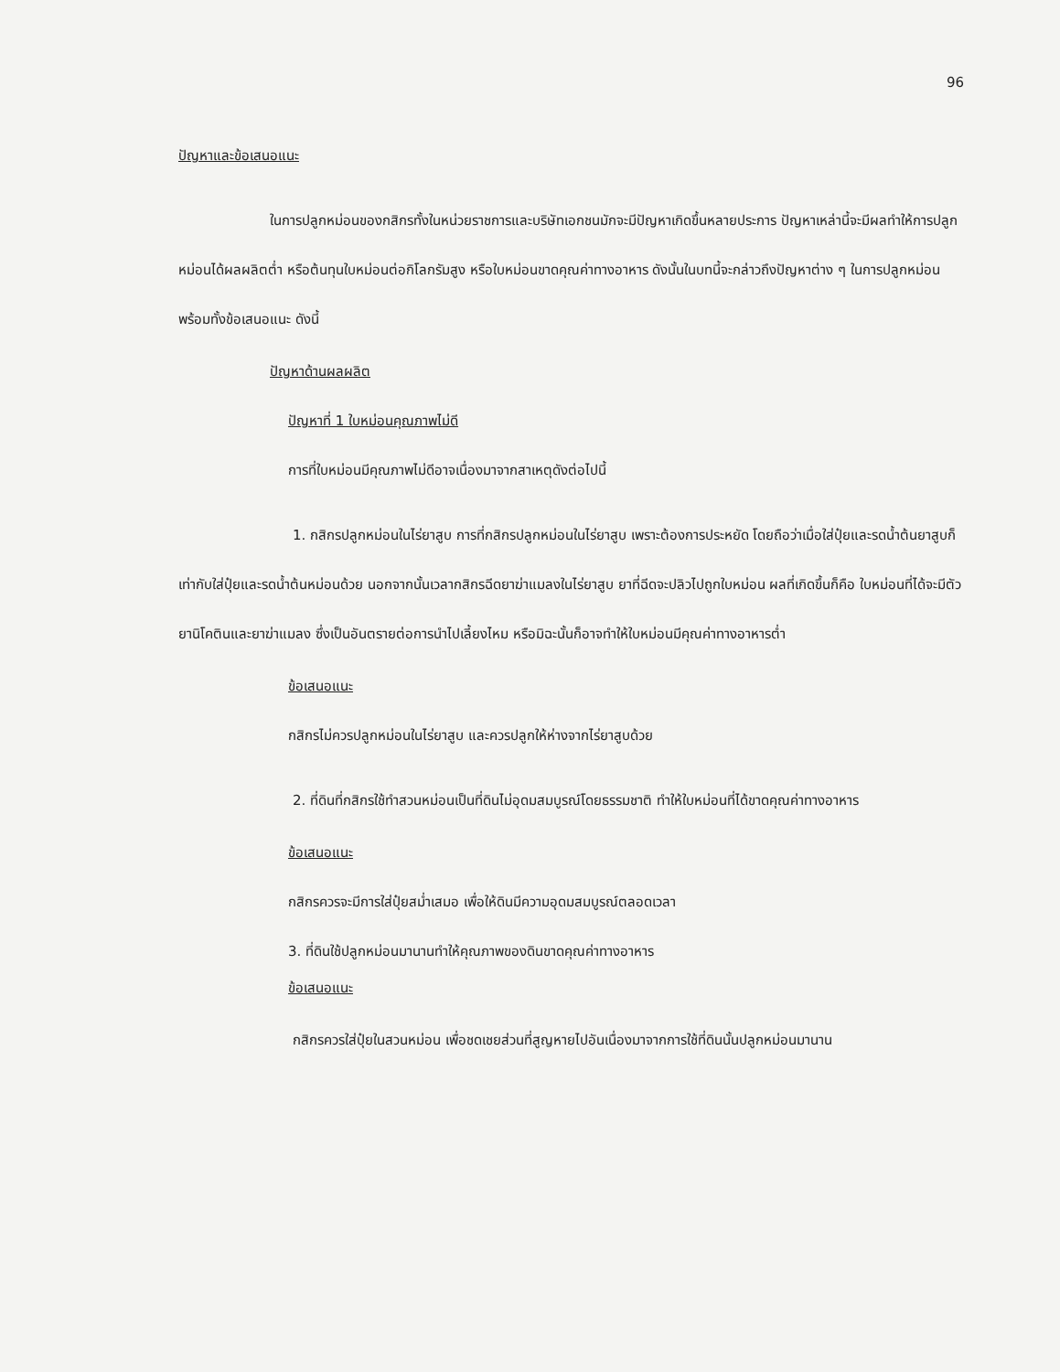96
ปัญหาและข้อเสนอแนะ
ในการปลูกหม่อนของกสิกรทั้งในหน่วยราชการและบริษัทเอกชนมักจะมีปัญหาเกิดขึ้นหลายประการ ปัญหาเหล่านี้จะมีผลทำให้การปลูกหม่อนได้ผลผลิตต่ำ หรือต้นทุนใบหม่อนต่อกิโลกรัมสูง หรือใบหม่อนขาดคุณค่าทางอาหาร ดังนั้นในบทนี้จะกล่าวถึงปัญหาต่าง ๆ ในการปลูกหม่อนพร้อมทั้งข้อเสนอแนะ ดังนี้
ปัญหาด้านผลผลิต
ปัญหาที่ 1 ใบหม่อนคุณภาพไม่ดี
การที่ใบหม่อนมีคุณภาพไม่ดีอาจเนื่องมาจากสาเหตุดังต่อไปนี้
1. กสิกรปลูกหม่อนในไร่ยาสูบ การที่กสิกรปลูกหม่อนในไร่ยาสูบ เพราะต้องการประหยัด โดยถือว่าเมื่อใส่ปุ๋ยและรดน้ำต้นยาสูบก็เท่ากับใส่ปุ๋ยและรดน้ำต้นหม่อนด้วย นอกจากนั้นเวลากสิกรฉีดยาฆ่าแมลงในไร่ยาสูบ ยาที่ฉีดจะปลิวไปถูกใบหม่อน ผลที่เกิดขึ้นก็คือ ใบหม่อนที่ได้จะมีตัวยานิโคตินและยาฆ่าแมลง ซึ่งเป็นอันตรายต่อการนำไปเลี้ยงไหม หรือมิฉะนั้นก็อาจทำให้ใบหม่อนมีคุณค่าทางอาหารต่ำ
ข้อเสนอแนะ
กสิกรไม่ควรปลูกหม่อนในไร่ยาสูบ และควรปลูกให้ห่างจากไร่ยาสูบด้วย
2. ที่ดินที่กสิกรใช้ทำสวนหม่อนเป็นที่ดินไม่อุดมสมบูรณ์โดยธรรมชาติ ทำให้ใบหม่อนที่ได้ขาดคุณค่าทางอาหาร
ข้อเสนอแนะ
กสิกรควรจะมีการใส่ปุ๋ยสม่ำเสมอ เพื่อให้ดินมีความอุดมสมบูรณ์ตลอดเวลา
3. ที่ดินใช้ปลูกหม่อนมานานทำให้คุณภาพของดินขาดคุณค่าทางอาหาร
ข้อเสนอแนะ
กสิกรควรใส่ปุ๋ยในสวนหม่อน เพื่อชดเชยส่วนที่สูญหายไปอันเนื่องมาจากการใช้ที่ดินนั้นปลูกหม่อนมานาน